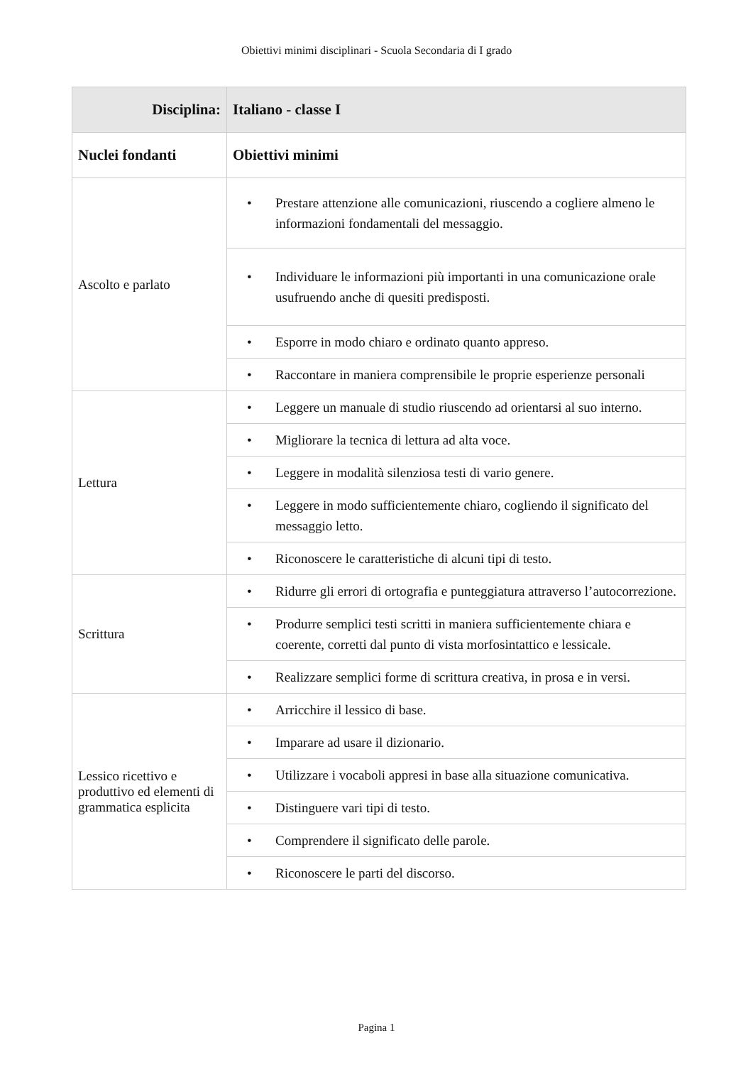Obiettivi minimi disciplinari - Scuola Secondaria di I grado
| Disciplina: | Italiano - classe I |
| --- | --- |
| Nuclei fondanti | Obiettivi minimi |
| Ascolto e parlato | • Prestare attenzione alle comunicazioni, riuscendo a cogliere almeno le informazioni fondamentali del messaggio. |
| | • Individuare le informazioni più importanti in una comunicazione orale usufruendo anche di quesiti predisposti. |
| | • Esporre in modo chiaro e ordinato quanto appreso. |
| | • Raccontare in maniera comprensibile le proprie esperienze personali |
| Lettura | • Leggere un manuale di studio riuscendo ad orientarsi al suo interno. |
| | • Migliorare la tecnica di lettura ad alta voce. |
| | • Leggere in modalità silenziosa testi di vario genere. |
| | • Leggere in modo sufficientemente chiaro, cogliendo il significato del messaggio letto. |
| | • Riconoscere le caratteristiche di alcuni tipi di testo. |
| Scrittura | • Ridurre gli errori di ortografia e punteggiatura attraverso l’autocorrezione. |
| | • Produrre semplici testi scritti in maniera sufficientemente chiara e coerente, corretti dal punto di vista morfosintattico e lessicale. |
| | • Realizzare semplici forme di scrittura creativa, in prosa e in versi. |
| Lessico ricettivo e produttivo ed elementi di grammatica esplicita | • Arricchire il lessico di base. |
| | • Imparare ad usare il dizionario. |
| | • Utilizzare i vocaboli appresi in base alla situazione comunicativa. |
| | • Distinguere vari tipi di testo. |
| | • Comprendere il significato delle parole. |
| | • Riconoscere le parti del discorso. |
Pagina 1